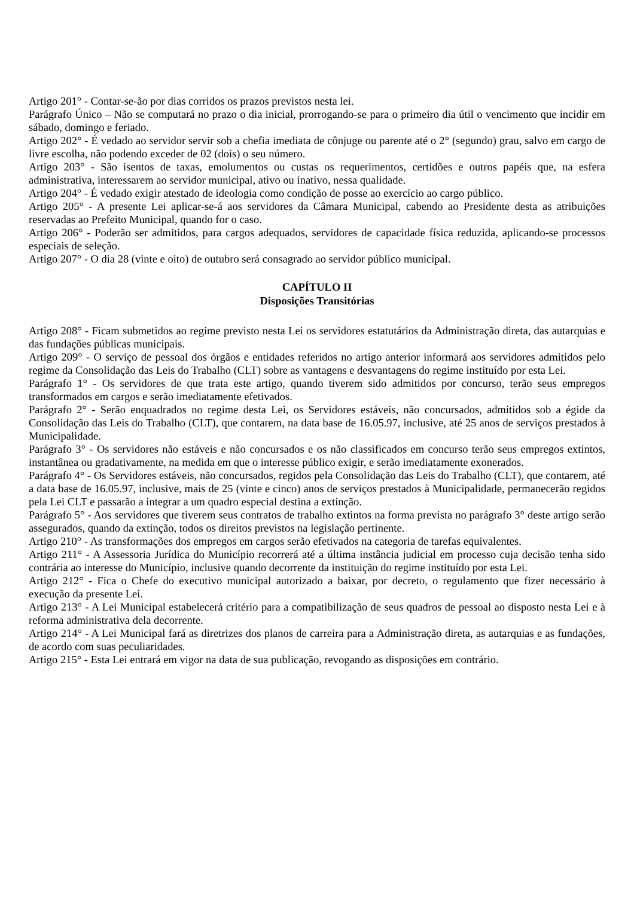Artigo 201° - Contar-se-ão por dias corridos os prazos previstos nesta lei.
Parágrafo Único – Não se computará no prazo o dia inicial, prorrogando-se para o primeiro dia útil o vencimento que incidir em sábado, domingo e feriado.
Artigo 202° - É vedado ao servidor servir sob a chefia imediata de cônjuge ou parente até o 2° (segundo) grau, salvo em cargo de livre escolha, não podendo exceder de 02 (dois) o seu número.
Artigo 203° - São isentos de taxas, emolumentos ou custas os requerimentos, certidões e outros papéis que, na esfera administrativa, interessarem ao servidor municipal, ativo ou inativo, nessa qualidade.
Artigo 204° - É vedado exigir atestado de ideologia como condição de posse ao exercício ao cargo público.
Artigo 205° - A presente Lei aplicar-se-á aos servidores da Câmara Municipal, cabendo ao Presidente desta as atribuições reservadas ao Prefeito Municipal, quando for o caso.
Artigo 206° - Poderão ser admitidos, para cargos adequados, servidores de capacidade física reduzida, aplicando-se processos especiais de seleção.
Artigo 207° - O dia 28 (vinte e oito) de outubro será consagrado ao servidor público municipal.
CAPÍTULO II
Disposições Transitórias
Artigo 208° - Ficam submetidos ao regime previsto nesta Lei os servidores estatutários da Administração direta, das autarquias e das fundações públicas municipais.
Artigo 209° - O serviço de pessoal dos órgãos e entidades referidos no artigo anterior informará aos servidores admitidos pelo regime da Consolidação das Leis do Trabalho (CLT) sobre as vantagens e desvantagens do regime instituído por esta Lei.
Parágrafo 1° - Os servidores de que trata este artigo, quando tiverem sido admitidos por concurso, terão seus empregos transformados em cargos e serão imediatamente efetivados.
Parágrafo 2° - Serão enquadrados no regime desta Lei, os Servidores estáveis, não concursados, admitidos sob a égide da Consolidação das Leis do Trabalho (CLT), que contarem, na data base de 16.05.97, inclusive, até 25 anos de serviços prestados à Municipalidade.
Parágrafo 3° - Os servidores não estáveis e não concursados e os não classificados em concurso terão seus empregos extintos, instantânea ou gradativamente, na medida em que o interesse público exigir, e serão imediatamente exonerados.
Parágrafo 4° - Os Servidores estáveis, não concursados, regidos pela Consolidação das Leis do Trabalho (CLT), que contarem, até a data base de 16.05.97, inclusive, mais de 25 (vinte e cinco) anos de serviços prestados à Municipalidade, permanecerão regidos pela Lei CLT e passarão a integrar a um quadro especial destina a extinção.
Parágrafo 5° - Aos servidores que tiverem seus contratos de trabalho extintos na forma prevista no parágrafo 3° deste artigo serão assegurados, quando da extinção, todos os direitos previstos na legislação pertinente.
Artigo 210° - As transformações dos empregos em cargos serão efetivados na categoria de tarefas equivalentes.
Artigo 211° - A Assessoria Jurídica do Município recorrerá até a última instância judicial em processo cuja decisão tenha sido contrária ao interesse do Município, inclusive quando decorrente da instituição do regime instituído por esta Lei.
Artigo 212° - Fica o Chefe do executivo municipal autorizado a baixar, por decreto, o regulamento que fizer necessário à execução da presente Lei.
Artigo 213° - A Lei Municipal estabelecerá critério para a compatibilização de seus quadros de pessoal ao disposto nesta Lei e à reforma administrativa dela decorrente.
Artigo 214° - A Lei Municipal fará as diretrizes dos planos de carreira para a Administração direta, as autarquias e as fundações, de acordo com suas peculiaridades.
Artigo 215° - Esta Lei entrará em vigor na data de sua publicação, revogando as disposições em contrário.